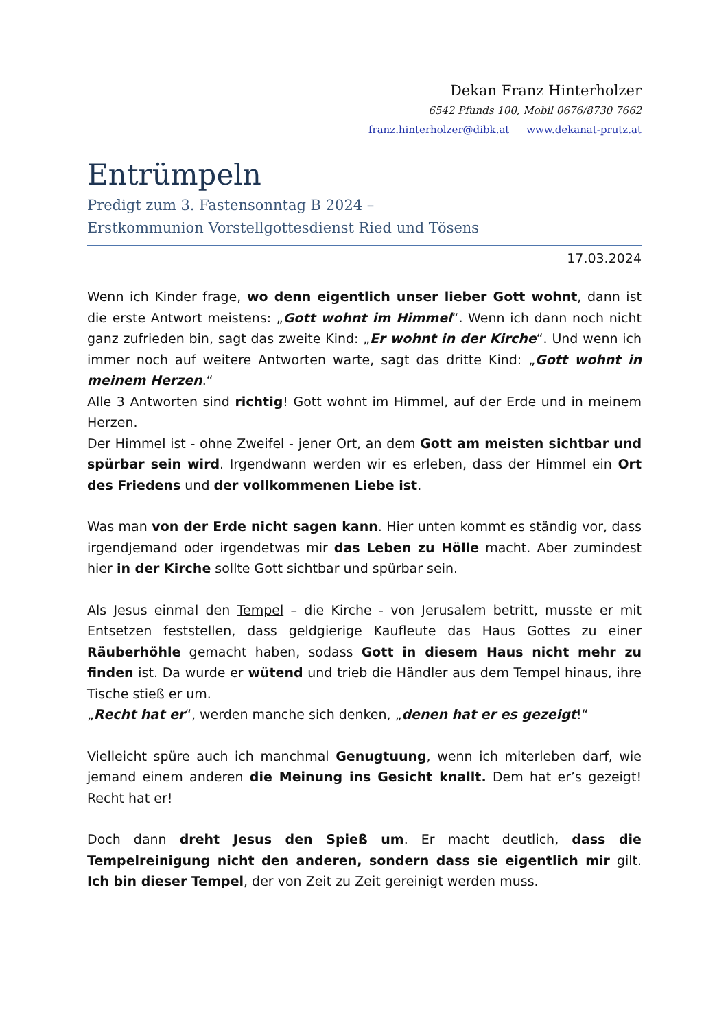Dekan Franz Hinterholzer
6542 Pfunds 100, Mobil 0676/8730 7662
franz.hinterholzer@dibk.at www.dekanat-prutz.at
Entrümpeln
Predigt zum 3. Fastensonntag B 2024 –
Erstkommunion Vorstellgottesdienst Ried und Tösens
17.03.2024
Wenn ich Kinder frage, wo denn eigentlich unser lieber Gott wohnt, dann ist die erste Antwort meistens: „Gott wohnt im Himmel“. Wenn ich dann noch nicht ganz zufrieden bin, sagt das zweite Kind: „Er wohnt in der Kirche“. Und wenn ich immer noch auf weitere Antworten warte, sagt das dritte Kind: „Gott wohnt in meinem Herzen.“
Alle 3 Antworten sind richtig! Gott wohnt im Himmel, auf der Erde und in meinem Herzen.
Der Himmel ist - ohne Zweifel - jener Ort, an dem Gott am meisten sichtbar und spürbar sein wird. Irgendwann werden wir es erleben, dass der Himmel ein Ort des Friedens und der vollkommenen Liebe ist.
Was man von der Erde nicht sagen kann. Hier unten kommt es ständig vor, dass irgendjemand oder irgendetwas mir das Leben zu Hölle macht. Aber zumindest hier in der Kirche sollte Gott sichtbar und spürbar sein.
Als Jesus einmal den Tempel – die Kirche - von Jerusalem betritt, musste er mit Entsetzen feststellen, dass geldgierige Kaufleute das Haus Gottes zu einer Räuberhöhle gemacht haben, sodass Gott in diesem Haus nicht mehr zu finden ist. Da wurde er wütend und trieb die Händler aus dem Tempel hinaus, ihre Tische stieß er um.
„Recht hat er“, werden manche sich denken, „denen hat er es gezeigt!“
Vielleicht spüre auch ich manchmal Genugtuung, wenn ich miterleben darf, wie jemand einem anderen die Meinung ins Gesicht knallt. Dem hat er’s gezeigt! Recht hat er!
Doch dann dreht Jesus den Spieß um. Er macht deutlich, dass die Tempelreinigung nicht den anderen, sondern dass sie eigentlich mir gilt. Ich bin dieser Tempel, der von Zeit zu Zeit gereinigt werden muss.